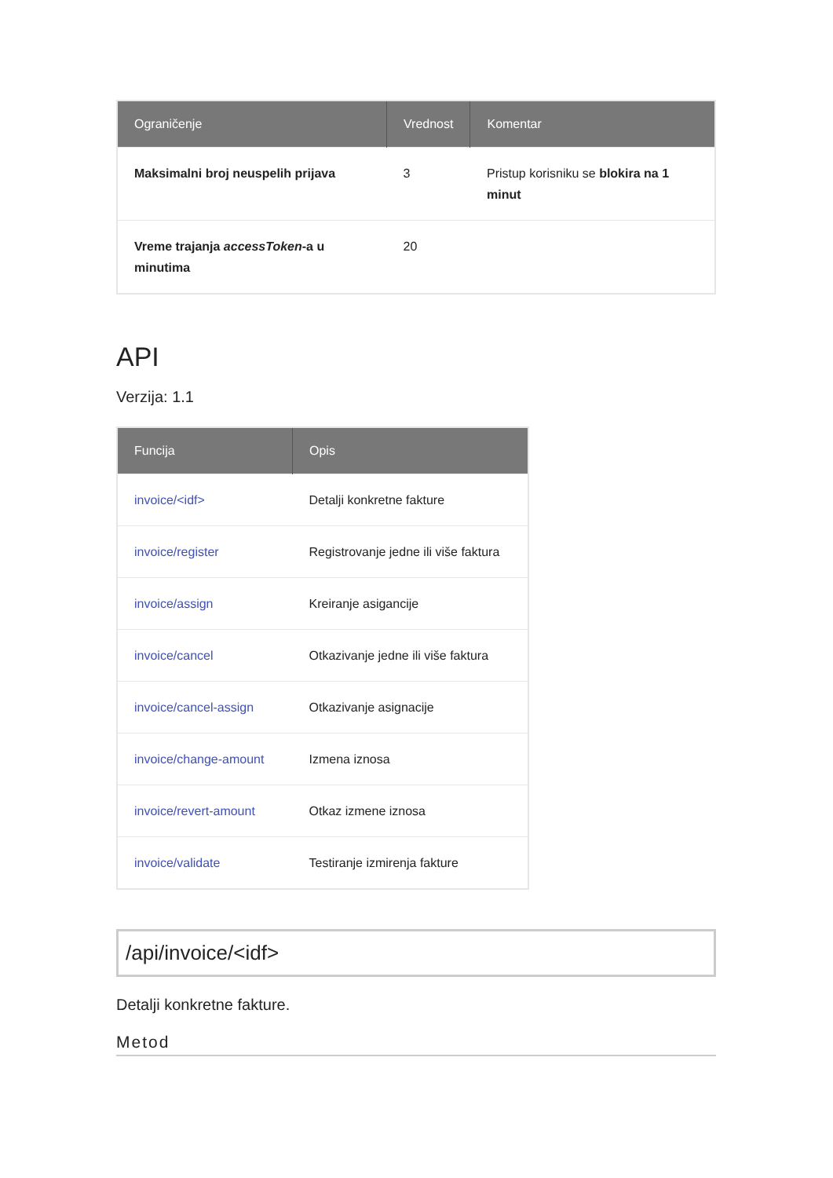| Ograničenje | Vrednost | Komentar |
| --- | --- | --- |
| Maksimalni broj neuspelih prijava | 3 | Pristup korisniku se blokira na 1 minut |
| Vreme trajanja accessToken -a u minutima | 20 | |
API
Verzija: 1.1
| Funcija | Opis |
| --- | --- |
| invoice/<idf> | Detalji konkretne fakture |
| invoice/register | Registrovanje jedne ili više faktura |
| invoice/assign | Kreiranje asigancije |
| invoice/cancel | Otkazivanje jedne ili više faktura |
| invoice/cancel-assign | Otkazivanje asignacije |
| invoice/change-amount | Izmena iznosa |
| invoice/revert-amount | Otkaz izmene iznosa |
| invoice/validate | Testiranje izmirenja fakture |
/api/invoice/<idf>
Detalji konkretne fakture.
Metod